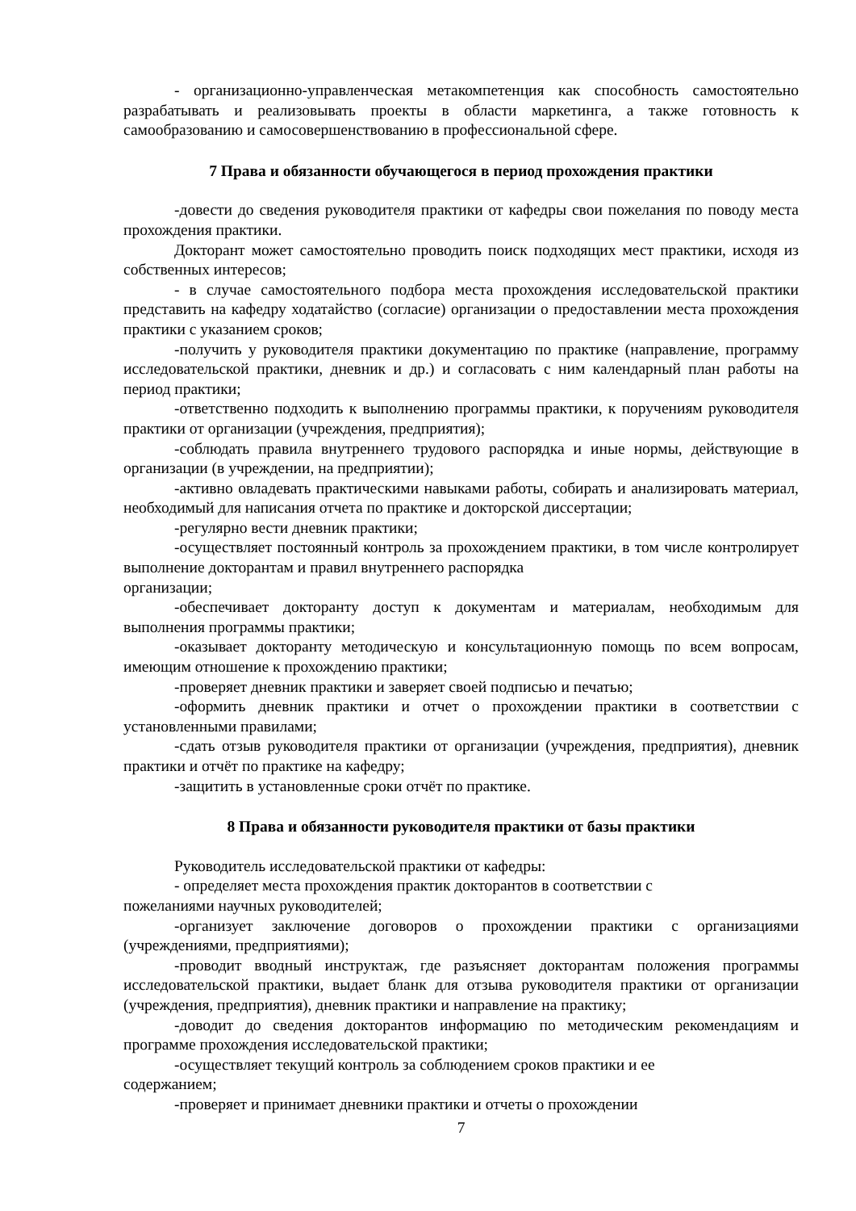- организационно-управленческая метакомпетенция как способность самостоятельно разрабатывать и реализовывать проекты в области маркетинга, а также готовность к самообразованию и самосовершенствованию в профессиональной сфере.
7 Права и обязанности обучающегося в период прохождения практики
-довести до сведения руководителя практики от кафедры свои пожелания по поводу места прохождения практики.
Докторант может самостоятельно проводить поиск подходящих мест практики, исходя из собственных интересов;
- в случае самостоятельного подбора места прохождения исследовательской практики представить на кафедру ходатайство (согласие) организации о предоставлении места прохождения практики с указанием сроков;
-получить у руководителя практики документацию по практике (направление, программу исследовательской практики, дневник и др.) и согласовать с ним календарный план работы на период практики;
-ответственно подходить к выполнению программы практики, к поручениям руководителя практики от организации (учреждения, предприятия);
-соблюдать правила внутреннего трудового распорядка и иные нормы, действующие в организации (в учреждении, на предприятии);
-активно овладевать практическими навыками работы, собирать и анализировать материал, необходимый для написания отчета по практике и докторской диссертации;
-регулярно вести дневник практики;
-осуществляет постоянный контроль за прохождением практики, в том числе контролирует выполнение докторантам и правил внутреннего распорядка
организации;
-обеспечивает докторанту доступ к документам и материалам, необходимым для выполнения программы практики;
-оказывает докторанту методическую и консультационную помощь по всем вопросам, имеющим отношение к прохождению практики;
-проверяет дневник практики и заверяет своей подписью и печатью;
-оформить дневник практики и отчет о прохождении практики в соответствии с установленными правилами;
-сдать отзыв руководителя практики от организации (учреждения, предприятия), дневник практики и отчёт по практике на кафедру;
-защитить в установленные сроки отчёт по практике.
8 Права и обязанности руководителя практики от базы практики
Руководитель исследовательской практики от кафедры:
- определяет места прохождения практик докторантов в соответствии с
пожеланиями научных руководителей;
-организует заключение договоров о прохождении практики с организациями (учреждениями, предприятиями);
-проводит вводный инструктаж, где разъясняет докторантам положения программы исследовательской практики, выдает бланк для отзыва руководителя практики от организации (учреждения, предприятия), дневник практики и направление на практику;
-доводит до сведения докторантов информацию по методическим рекомендациям и программе прохождения исследовательской практики;
-осуществляет текущий контроль за соблюдением сроков практики и ее
содержанием;
-проверяет и принимает дневники практики и отчеты о прохождении
7